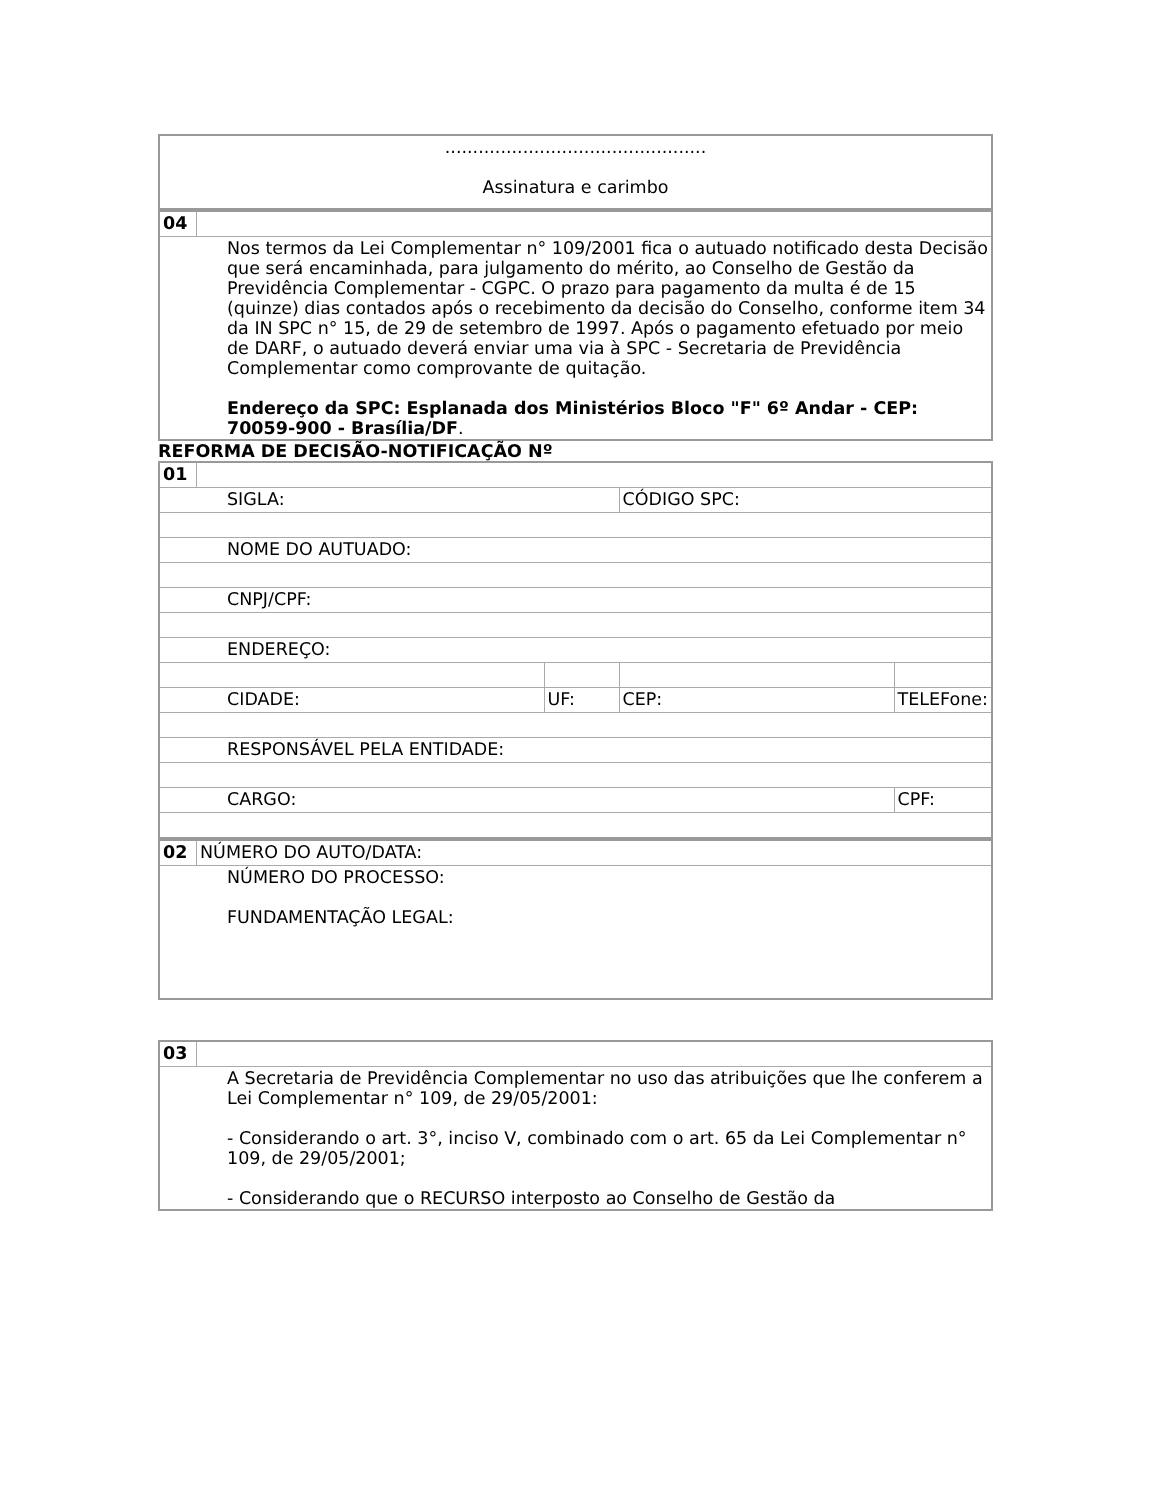| ............................................... Assinatura e carimbo |
| 04 | |
| Nos termos da Lei Complementar n° 109/2001 fica o autuado notificado desta Decisão que será encaminhada, para julgamento do mérito, ao Conselho de Gestão da Previdência Complementar - CGPC. O prazo para pagamento da multa é de 15 (quinze) dias contados após o recebimento da decisão do Conselho, conforme item 34 da IN SPC n° 15, de 29 de setembro de 1997. Após o pagamento efetuado por meio de DARF, o autuado deverá enviar uma via à SPC - Secretaria de Previdência Complementar como comprovante de quitação. Endereço da SPC: Esplanada dos Ministérios Bloco "F" 6º Andar - CEP: 70059-900 - Brasília/DF . | |
REFORMA DE DECISÃO-NOTIFICAÇÃO Nº
| 01 | | | | |
| SIGLA: | | | CÓDIGO SPC: | |
| NOME DO AUTUADO: | | | | |
| CNPJ/CPF: | | | | |
| ENDEREÇO: | | | | |
| CIDADE: | | UF: | CEP: | TELEFone: |
| RESPONSÁVEL PELA ENTIDADE: | | | | |
| CARGO: | | | | CPF: |
| 02 | NÚMERO DO AUTO/DATA: |
| NÚMERO DO PROCESSO: FUNDAMENTAÇÃO LEGAL: | |
| 03 | |
| A Secretaria de Previdência Complementar no uso das atribuições que lhe conferem a Lei Complementar n° 109, de 29/05/2001: - Considerando o art. 3°, inciso V, combinado com o art. 65 da Lei Complementar n° 109, de 29/05/2001; - Considerando que o RECURSO interposto ao Conselho de Gestão da | |